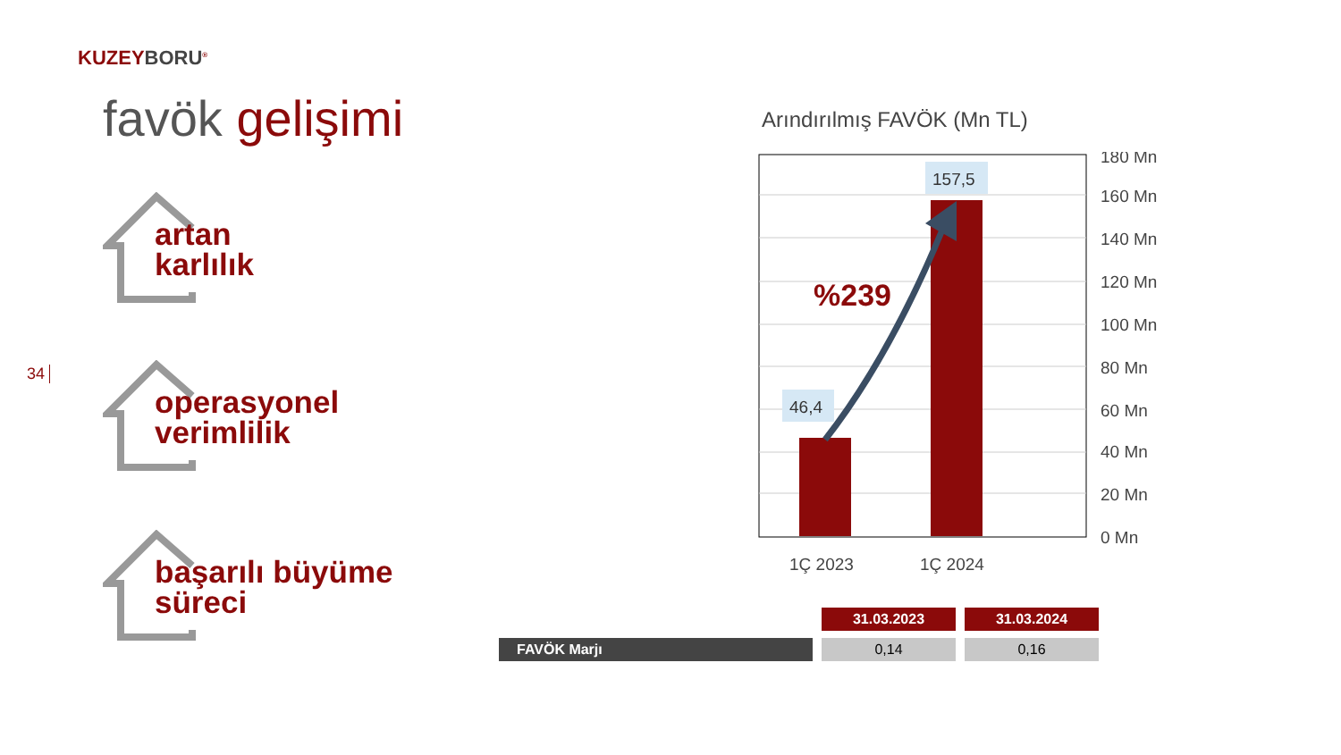KUZEYBORU<sup>®</sup>
favök gelişimi
34
artan
karlılık
operasyonel
verimlilik
başarılı büyüme
süreci
Arındırılmış FAVÖK (Mn TL)
46,4
157,5
%239
180 Mn
160 Mn
140 Mn
120 Mn
100 Mn
80 Mn
60 Mn
40 Mn
20 Mn
0 Mn
1Ç 2023
1Ç 2024
| | 31.03.2023 | 31.03.2024 |
| FAVÖK Marjı | 0,14 | 0,16 |